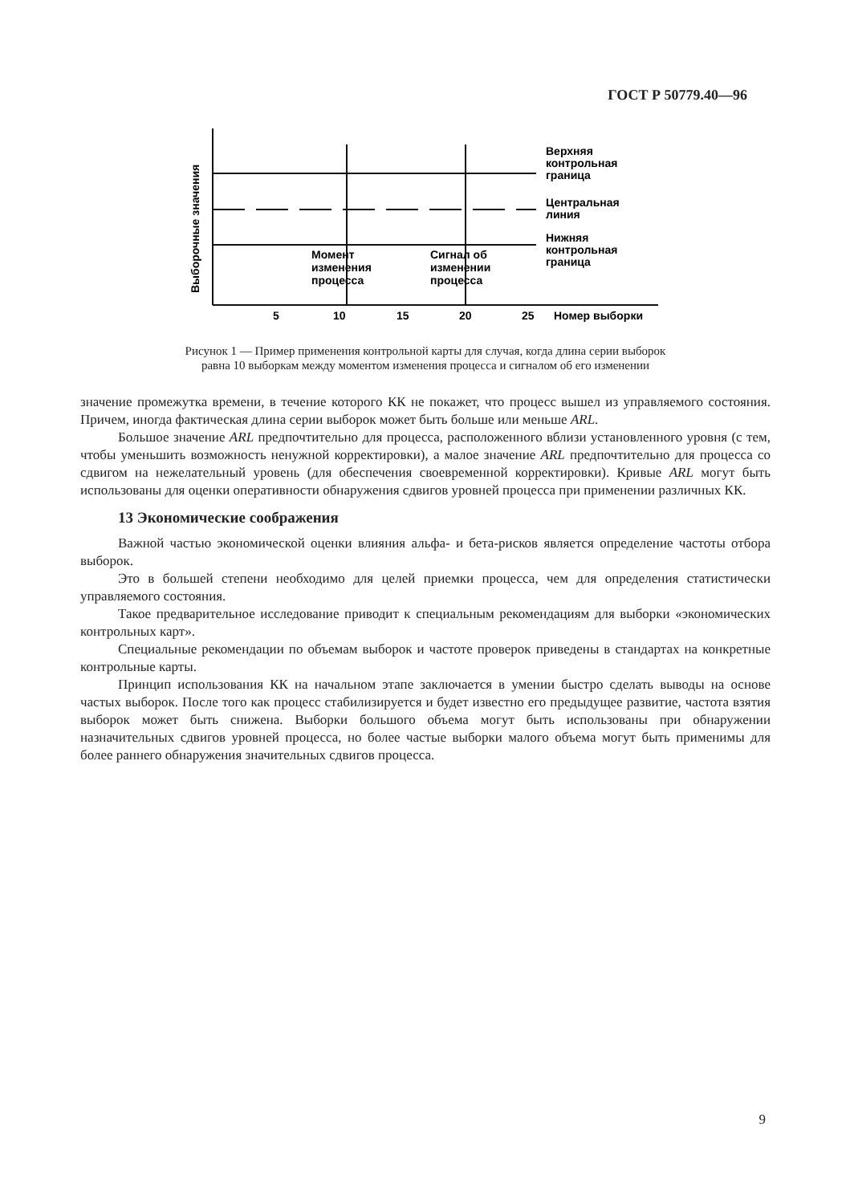ГОСТ Р 50779.40—96
Выборочные значения
Верхняя
контрольная
граница
Центральная
линия
Нижняя
контрольная
граница
Момент
изменения
процесса
Сигнал об
изменении
процесса
5
10
15
20
25
Номер выборки
Рисунок 1 — Пример применения контрольной карты для случая, когда длина серии выборок
равна 10 выборкам между моментом изменения процесса и сигналом об его изменении
значение промежутка времени, в течение которого КК не покажет, что процесс вышел из управляемого состояния. Причем, иногда фактическая длина серии выборок может быть больше или меньше ARL.
Большое значение ARL предпочтительно для процесса, расположенного вблизи установленного уровня (с тем, чтобы уменьшить возможность ненужной корректировки), а малое значение ARL предпочтительно для процесса со сдвигом на нежелательный уровень (для обеспечения своевременной корректировки). Кривые ARL могут быть использованы для оценки оперативности обнаружения сдвигов уровней процесса при применении различных КК.
13 Экономические соображения
Важной частью экономической оценки влияния альфа- и бета-рисков является определение частоты отбора выборок.
Это в большей степени необходимо для целей приемки процесса, чем для определения статистически управляемого состояния.
Такое предварительное исследование приводит к специальным рекомендациям для выборки «экономических контрольных карт».
Специальные рекомендации по объемам выборок и частоте проверок приведены в стандартах на конкретные контрольные карты.
Принцип использования КК на начальном этапе заключается в умении быстро сделать выводы на основе частых выборок. После того как процесс стабилизируется и будет известно его предыдущее развитие, частота взятия выборок может быть снижена. Выборки большого объема могут быть использованы при обнаружении назначительных сдвигов уровней процесса, но более частые выборки малого объема могут быть применимы для более раннего обнаружения значительных сдвигов процесса.
9